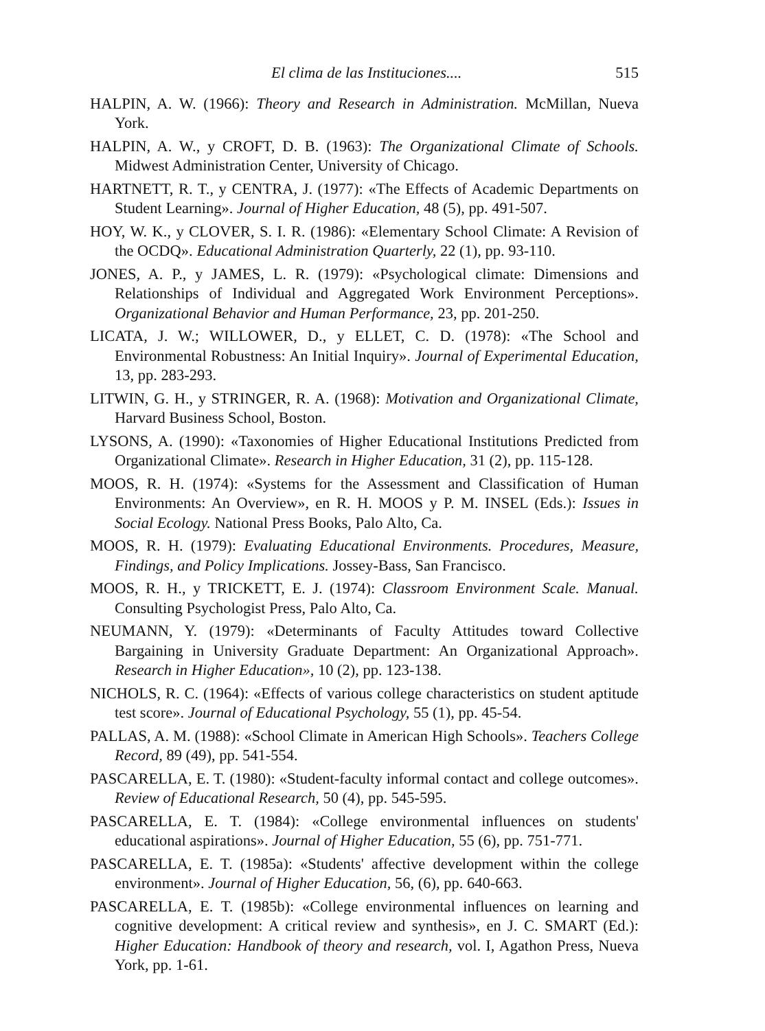El clima de las Instituciones.... 515
HALPIN, A. W. (1966): Theory and Research in Administration. McMillan, Nueva York.
HALPIN, A. W., y CROFT, D. B. (1963): The Organizational Climate of Schools. Midwest Administration Center, University of Chicago.
HARTNETT, R. T., y CENTRA, J. (1977): «The Effects of Academic Departments on Student Learning». Journal of Higher Education, 48 (5), pp. 491-507.
HOY, W. K., y CLOVER, S. I. R. (1986): «Elementary School Climate: A Revision of the OCDQ». Educational Administration Quarterly, 22 (1), pp. 93-110.
JONES, A. P., y JAMES, L. R. (1979): «Psychological climate: Dimensions and Relationships of Individual and Aggregated Work Environment Perceptions». Organizational Behavior and Human Performance, 23, pp. 201-250.
LICATA, J. W.; WILLOWER, D., y ELLET, C. D. (1978): «The School and Environmental Robustness: An Initial Inquiry». Journal of Experimental Education, 13, pp. 283-293.
LITWIN, G. H., y STRINGER, R. A. (1968): Motivation and Organizational Climate, Harvard Business School, Boston.
LYSONS, A. (1990): «Taxonomies of Higher Educational Institutions Predicted from Organizational Climate». Research in Higher Education, 31 (2), pp. 115-128.
MOOS, R. H. (1974): «Systems for the Assessment and Classification of Human Environments: An Overview», en R. H. MOOS y P. M. INSEL (Eds.): Issues in Social Ecology. National Press Books, Palo Alto, Ca.
MOOS, R. H. (1979): Evaluating Educational Environments. Procedures, Measure, Findings, and Policy Implications. Jossey-Bass, San Francisco.
MOOS, R. H., y TRICKETT, E. J. (1974): Classroom Environment Scale. Manual. Consulting Psychologist Press, Palo Alto, Ca.
NEUMANN, Y. (1979): «Determinants of Faculty Attitudes toward Collective Bargaining in University Graduate Department: An Organizational Approach». Research in Higher Education», 10 (2), pp. 123-138.
NICHOLS, R. C. (1964): «Effects of various college characteristics on student aptitude test score». Journal of Educational Psychology, 55 (1), pp. 45-54.
PALLAS, A. M. (1988): «School Climate in American High Schools». Teachers College Record, 89 (49), pp. 541-554.
PASCARELLA, E. T. (1980): «Student-faculty informal contact and college outcomes». Review of Educational Research, 50 (4), pp. 545-595.
PASCARELLA, E. T. (1984): «College environmental influences on students' educational aspirations». Journal of Higher Education, 55 (6), pp. 751-771.
PASCARELLA, E. T. (1985a): «Students' affective development within the college environment». Journal of Higher Education, 56, (6), pp. 640-663.
PASCARELLA, E. T. (1985b): «College environmental influences on learning and cognitive development: A critical review and synthesis», en J. C. SMART (Ed.): Higher Education: Handbook of theory and research, vol. I, Agathon Press, Nueva York, pp. 1-61.